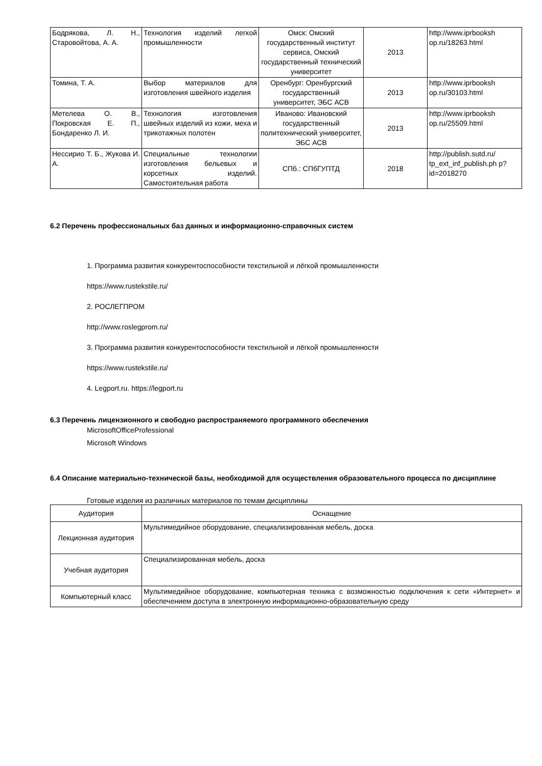| Бодрякова, Л. Н., Старовойтова, А. А. | Технология изделий легкой промышленности | Омск: Омский государственный институт сервиса, Омский государственный технический университет | 2013 | http://www.iprbooksh op.ru/18263.html |
| Томина, Т. А. | Выбор материалов для изготовления швейного изделия | Оренбург: Оренбургский государственный университет, ЭБС АСВ | 2013 | http://www.iprbooksh op.ru/30103.html |
| Метелева О. В., Покровская Е. П., Бондаренко Л. И. | Технология изготовления швейных изделий из кожи, меха и трикотажных полотен | Иваново: Ивановский государственный политехнический университет, ЭБС АСВ | 2013 | http://www.iprbooksh op.ru/25509.html |
| Нессирио Т. Б., Жукова И. А. | Специальные технологии изготовления бельевых и корсетных изделий. Самостоятельная работа | СПб.: СПбГУПТД | 2018 | http://publish.sutd.ru/ tp_ext_inf_publish.ph p?id=2018270 |
6.2 Перечень профессиональных баз данных и информационно-справочных систем
1. Программа развития конкурентоспособности текстильной и лёгкой промышленности
https://www.rustekstile.ru/
2. РОСЛЕГПРОМ
http://www.roslegprom.ru/
3. Программа развития конкурентоспособности текстильной и лёгкой промышленности
https://www.rustekstile.ru/
4. Legport.ru. https://legport.ru
6.3 Перечень лицензионного и свободно распространяемого программного обеспечения
MicrosoftOfficeProfessional
Microsoft Windows
6.4 Описание материально-технической базы, необходимой для осуществления образовательного процесса по дисциплине
Готовые изделия из различных материалов по темам дисциплины
| Аудитория | Оснащение |
| --- | --- |
| Лекционная аудитория | Мультимедийное оборудование, специализированная мебель, доска |
| Учебная аудитория | Специализированная мебель, доска |
| Компьютерный класс | Мультимедийное оборудование, компьютерная техника с возможностью подключения к сети «Интернет» и обеспечением доступа в электронную информационно-образовательную среду |